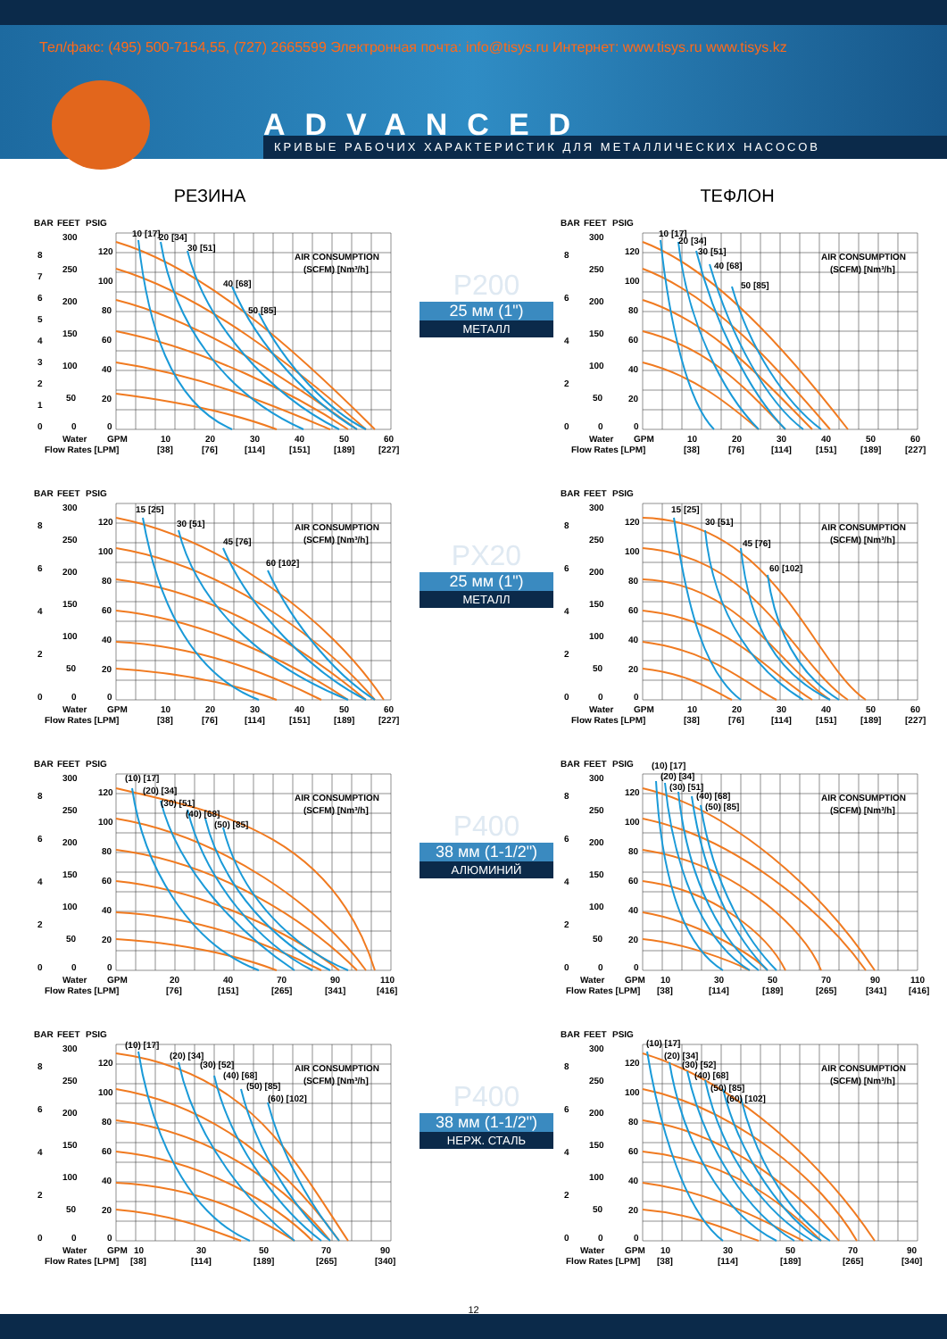Тел/факс: (495) 500-7154,55, (727) 2665599 Электронная почта: info@tisys.ru Интернет: www.tisys.ru www.tisys.kz
ADVANCED
КРИВЫЕ РАБОЧИХ ХАРАКТЕРИСТИК ДЛЯ МЕТАЛЛИЧЕСКИХ НАСОСОВ
РЕЗИНА
ТЕФЛОН
BAR
FEET
PSIG
8
7
6
5
4
3
2
1
0
300
250
200
150
100
50
0
120
100
80
60
40
20
0
10 [17]
20 [34]
30 [51]
40 [68]
50 [85]
AIR CONSUMPTION
(SCFM) [Nm³/h]
Water
GPM
Flow Rates [LPM]
10
20
30
40
50
60
[38]
[76]
[114]
[151]
[189]
[227]
P200
25 мм (1")
МЕТАЛЛ
BAR
FEET
PSIG
8
6
4
2
0
300
250
200
150
100
50
0
120
100
80
60
40
20
0
10 [17]
20 [34]
30 [51]
40 [68]
50 [85]
AIR CONSUMPTION
(SCFM) [Nm³/h]
Water
GPM
Flow Rates [LPM]
10
20
30
40
50
60
[38]
[76]
[114]
[151]
[189]
[227]
BAR
FEET
PSIG
8
6
4
2
0
300
250
200
150
100
50
0
120
100
80
60
40
20
0
15 [25]
30 [51]
45 [76]
60 [102]
AIR CONSUMPTION
(SCFM) [Nm³/h]
Water
GPM
Flow Rates [LPM]
10
20
30
40
50
60
[38]
[76]
[114]
[151]
[189]
[227]
PX20
25 мм (1")
МЕТАЛЛ
BAR
FEET
PSIG
8
6
4
2
0
300
250
200
150
100
50
0
120
100
80
60
40
20
0
15 [25]
30 [51]
45 [76]
60 [102]
AIR CONSUMPTION
(SCFM) [Nm³/h]
Water
GPM
Flow Rates [LPM]
10
20
30
40
50
60
[38]
[76]
[114]
[151]
[189]
[227]
BAR
FEET
PSIG
8
6
4
2
0
300
250
200
150
100
50
0
120
100
80
60
40
20
0
(10) [17]
(20) [34]
(30) [51]
(40) [68]
(50) [85]
AIR CONSUMPTION
(SCFM) [Nm³/h]
Water
GPM
Flow Rates [LPM]
20
40
70
90
110
[76]
[151]
[265]
[341]
[416]
P400
38 мм (1-1/2")
АЛЮМИНИЙ
BAR
FEET
PSIG
8
6
4
2
0
300
250
200
150
100
50
0
120
100
80
60
40
20
0
(10) [17]
(20) [34]
(30) [51]
(40) [68]
(50) [85]
AIR CONSUMPTION
(SCFM) [Nm³/h]
Water
GPM
Flow Rates [LPM]
10
30
50
70
90
110
[38]
[114]
[189]
[265]
[341]
[416]
BAR
FEET
PSIG
8
6
4
2
0
300
250
200
150
100
50
0
120
100
80
60
40
20
0
(10) [17]
(20) [34]
(30) [52]
(40) [68]
(50) [85]
(60) [102]
AIR CONSUMPTION
(SCFM) [Nm³/h]
Water
GPM
Flow Rates [LPM]
10
30
50
70
90
[38]
[114]
[189]
[265]
[340]
P400
38 мм (1-1/2")
НЕРЖ. СТАЛЬ
BAR
FEET
PSIG
8
6
4
2
0
300
250
200
150
100
50
0
120
100
80
60
40
20
0
(10) [17]
(20) [34]
(30) [52]
(40) [68]
(50) [85]
(60) [102]
AIR CONSUMPTION
(SCFM) [Nm³/h]
Water
GPM
Flow Rates [LPM]
10
30
50
70
90
[38]
[114]
[189]
[265]
[340]
12